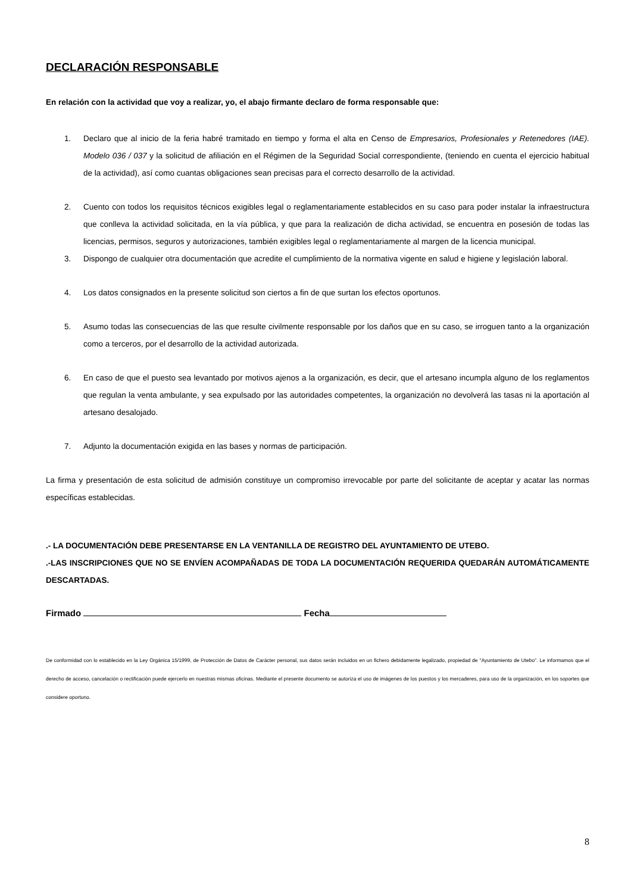DECLARACIÓN RESPONSABLE
En relación con la actividad que voy a realizar, yo, el abajo firmante declaro de forma responsable que:
1. Declaro que al inicio de la feria habré tramitado en tiempo y forma el alta en Censo de Empresarios, Profesionales y Retenedores (IAE). Modelo 036 / 037 y la solicitud de afiliación en el Régimen de la Seguridad Social correspondiente, (teniendo en cuenta el ejercicio habitual de la actividad), así como cuantas obligaciones sean precisas para el correcto desarrollo de la actividad.
2. Cuento con todos los requisitos técnicos exigibles legal o reglamentariamente establecidos en su caso para poder instalar la infraestructura que conlleva la actividad solicitada, en la vía pública, y que para la realización de dicha actividad, se encuentra en posesión de todas las licencias, permisos, seguros y autorizaciones, también exigibles legal o reglamentariamente al margen de la licencia municipal.
3. Dispongo de cualquier otra documentación que acredite el cumplimiento de la normativa vigente en salud e higiene y legislación laboral.
4. Los datos consignados en la presente solicitud son ciertos a fin de que surtan los efectos oportunos.
5. Asumo todas las consecuencias de las que resulte civilmente responsable por los daños que en su caso, se irroguen tanto a la organización como a terceros, por el desarrollo de la actividad autorizada.
6. En caso de que el puesto sea levantado por motivos ajenos a la organización, es decir, que el artesano incumpla alguno de los reglamentos que regulan la venta ambulante, y sea expulsado por las autoridades competentes, la organización no devolverá las tasas ni la aportación al artesano desalojado.
7. Adjunto la documentación exigida en las bases y normas de participación.
La firma y presentación de esta solicitud de admisión constituye un compromiso irrevocable por parte del solicitante de aceptar y acatar las normas específicas establecidas.
.- LA DOCUMENTACIÓN DEBE PRESENTARSE EN LA VENTANILLA DE REGISTRO DEL AYUNTAMIENTO DE UTEBO.
.-LAS INSCRIPCIONES QUE NO SE ENVÍEN ACOMPAÑADAS DE TODA LA DOCUMENTACIÓN REQUERIDA QUEDARÁN AUTOMÁTICAMENTE DESCARTADAS.
Firmado Fecha
De conformidad con lo establecido en la Ley Orgánica 15/1999, de Protección de Datos de Carácter personal, sus datos serán incluidos en un fichero debidamente legalizado, propiedad de "Ayuntamiento de Utebo". Le informamos que el derecho de acceso, cancelación o rectificación puede ejercerlo en nuestras mismas oficinas. Mediante el presente documento se autoriza el uso de imágenes de los puestos y los mercaderes, para uso de la organización, en los soportes que considere oportuno.
8